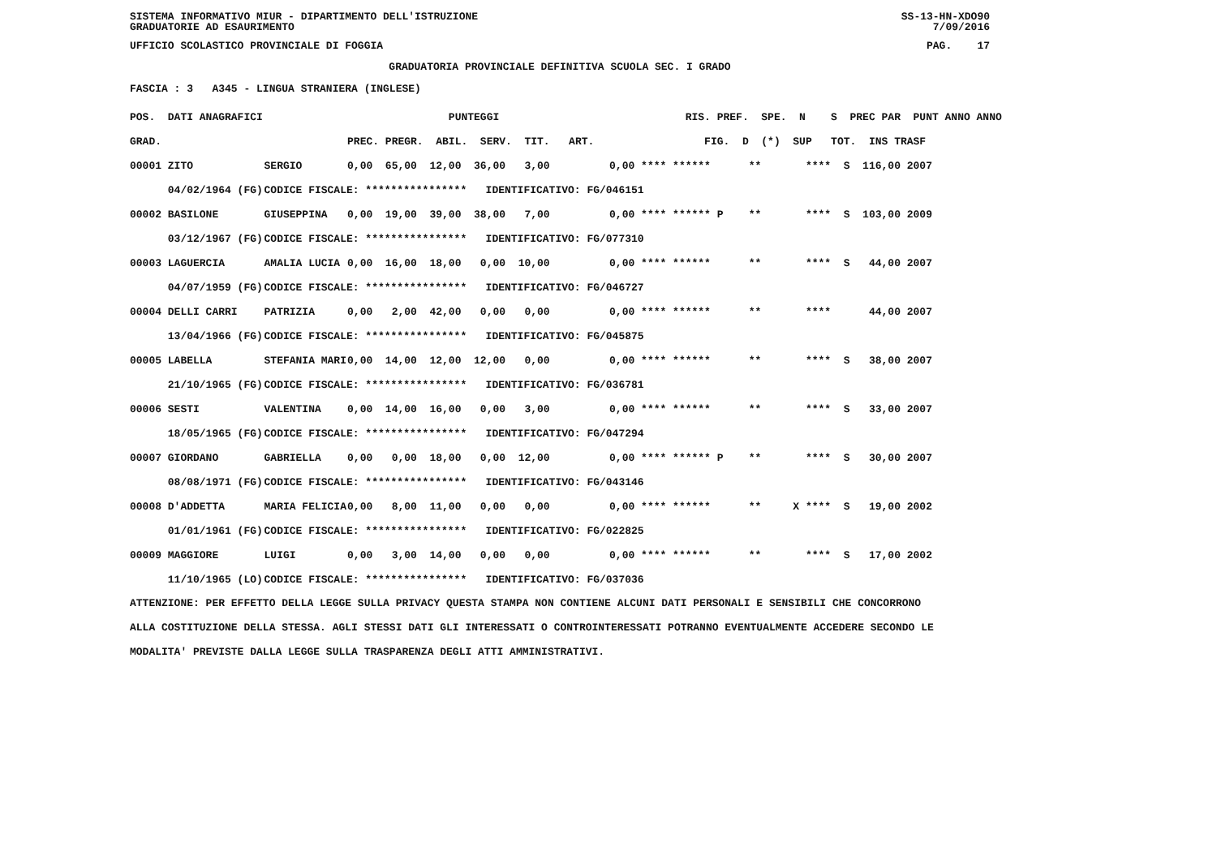SISTEMA INFORMATIVO MIUR - DIPARTIMENTO DELL'ISTRUZIONE
GRADUATORIE AD ESAURIMENTO SS-13-HN-XDO90
7/09/2016
UFFICIO SCOLASTICO PROVINCIALE DI FOGGIA PAG. 17
GRADUATORIA PROVINCIALE DEFINITIVA SCUOLA SEC. I GRADO
FASCIA : 3 A345 - LINGUA STRANIERA (INGLESE)
| POS. DATI ANAGRAFICI | | PUNTEGGI | RIS. PREF. SPE. N S PREC PAR PUNT ANNO ANNO |
| --- | --- | --- | --- |
| GRAD. | | PREC. PREGR. ABIL. SERV. TIT. ART. | FIG. D (*) SUP TOT. INS TRASF |
| 00001 ZITO | SERGIO | 0,00 65,00 12,00 36,00 3,00 | 0,00 **** ****** ** **** S 116,00 2007 |
| 04/02/1964 (FG) | CODICE FISCALE: **************** IDENTIFICATIVO: FG/046151 | | |
| 00002 BASILONE | GIUSEPPINA | 0,00 19,00 39,00 38,00 7,00 | 0,00 **** ****** P ** **** S 103,00 2009 |
| 03/12/1967 (FG) | CODICE FISCALE: **************** IDENTIFICATIVO: FG/077310 | | |
| 00003 LAGUERCIA | AMALIA LUCIA | 0,00 16,00 18,00 0,00 10,00 | 0,00 **** ****** ** **** S 44,00 2007 |
| 04/07/1959 (FG) | CODICE FISCALE: **************** IDENTIFICATIVO: FG/046727 | | |
| 00004 DELLI CARRI | PATRIZIA | 0,00 2,00 42,00 0,00 0,00 | 0,00 **** ****** ** **** 44,00 2007 |
| 13/04/1966 (FG) | CODICE FISCALE: **************** IDENTIFICATIVO: FG/045875 | | |
| 00005 LABELLA | STEFANIA MARI | 0,00 14,00 12,00 12,00 0,00 | 0,00 **** ****** ** **** S 38,00 2007 |
| 21/10/1965 (FG) | CODICE FISCALE: **************** IDENTIFICATIVO: FG/036781 | | |
| 00006 SESTI | VALENTINA | 0,00 14,00 16,00 0,00 3,00 | 0,00 **** ****** ** **** S 33,00 2007 |
| 18/05/1965 (FG) | CODICE FISCALE: **************** IDENTIFICATIVO: FG/047294 | | |
| 00007 GIORDANO | GABRIELLA | 0,00 0,00 18,00 0,00 12,00 | 0,00 **** ****** P ** **** S 30,00 2007 |
| 08/08/1971 (FG) | CODICE FISCALE: **************** IDENTIFICATIVO: FG/043146 | | |
| 00008 D'ADDETTA | MARIA FELICIA | 0,00 8,00 11,00 0,00 0,00 | 0,00 **** ****** ** X **** S 19,00 2002 |
| 01/01/1961 (FG) | CODICE FISCALE: **************** IDENTIFICATIVO: FG/022825 | | |
| 00009 MAGGIORE | LUIGI | 0,00 3,00 14,00 0,00 0,00 | 0,00 **** ****** ** **** S 17,00 2002 |
| 11/10/1965 (LO) | CODICE FISCALE: **************** IDENTIFICATIVO: FG/037036 | | |
ATTENZIONE: PER EFFETTO DELLA LEGGE SULLA PRIVACY QUESTA STAMPA NON CONTIENE ALCUNI DATI PERSONALI E SENSIBILI CHE CONCORRONO
ALLA COSTITUZIONE DELLA STESSA. AGLI STESSI DATI GLI INTERESSATI O CONTROINTERESSATI POTRANNO EVENTUALMENTE ACCEDERE SECONDO LE
MODALITA' PREVISTE DALLA LEGGE SULLA TRASPARENZA DEGLI ATTI AMMINISTRATIVI.